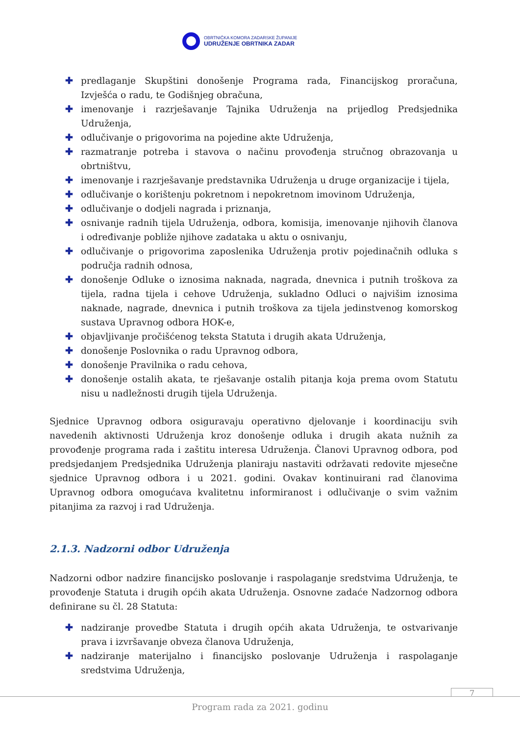OBRTNIČKA KOMORA ZADARSKE ŽUPANIJE
UDRUŽENJE OBRTNIKA ZADAR
✚ predlaganje Skupštini donošenje Programa rada, Financijskog proračuna, Izvješća o radu, te Godišnjeg obračuna,
✚ imenovanje i razrješavanje Tajnika Udruženja na prijedlog Predsjednika Udruženja,
✚ odlučivanje o prigovorima na pojedine akte Udruženja,
✚ razmatranje potreba i stavova o načinu provođenja stručnog obrazovanja u obrtništvu,
✚ imenovanje i razrješavanje predstavnika Udruženja u druge organizacije i tijela,
✚ odlučivanje o korištenju pokretnom i nepokretnom imovinom Udruženja,
✚ odlučivanje o dodjeli nagrada i priznanja,
✚ osnivanje radnih tijela Udruženja, odbora, komisija, imenovanje njihovih članova i određivanje pobliže njihove zadataka u aktu o osnivanju,
✚ odlučivanje o prigovorima zaposlenika Udruženja protiv pojedinačnih odluka s područja radnih odnosa,
✚ donošenje Odluke o iznosima naknada, nagrada, dnevnica i putnih troškova za tijela, radna tijela i cehove Udruženja, sukladno Odluci o najvišim iznosima naknade, nagrade, dnevnica i putnih troškova za tijela jedinstvenog komorskog sustava Upravnog odbora HOK-e,
✚ objavljivanje pročišćenog teksta Statuta i drugih akata Udruženja,
✚ donošenje Poslovnika o radu Upravnog odbora,
✚ donošenje Pravilnika o radu cehova,
✚ donošenje ostalih akata, te rješavanje ostalih pitanja koja prema ovom Statutu nisu u nadležnosti drugih tijela Udruženja.
Sjednice Upravnog odbora osiguravaju operativno djelovanje i koordinaciju svih navedenih aktivnosti Udruženja kroz donošenje odluka i drugih akata nužnih za provođenje programa rada i zaštitu interesa Udruženja. Članovi Upravnog odbora, pod predsjedanjem Predsjednika Udruženja planiraju nastaviti održavati redovite mjesečne sjednice Upravnog odbora i u 2021. godini. Ovakav kontinuirani rad članovima Upravnog odbora omogućava kvalitetnu informiranost i odlučivanje o svim važnim pitanjima za razvoj i rad Udruženja.
2.1.3. Nadzorni odbor Udruženja
Nadzorni odbor nadzire financijsko poslovanje i raspolaganje sredstvima Udruženja, te provođenje Statuta i drugih općih akata Udruženja. Osnovne zadaće Nadzornog odbora definirane su čl. 28 Statuta:
✚ nadziranje provedbe Statuta i drugih općih akata Udruženja, te ostvarivanje prava i izvršavanje obveza članova Udruženja,
✚ nadziranje materijalno i financijsko poslovanje Udruženja i raspolaganje sredstvima Udruženja,
7
Program rada za 2021. godinu